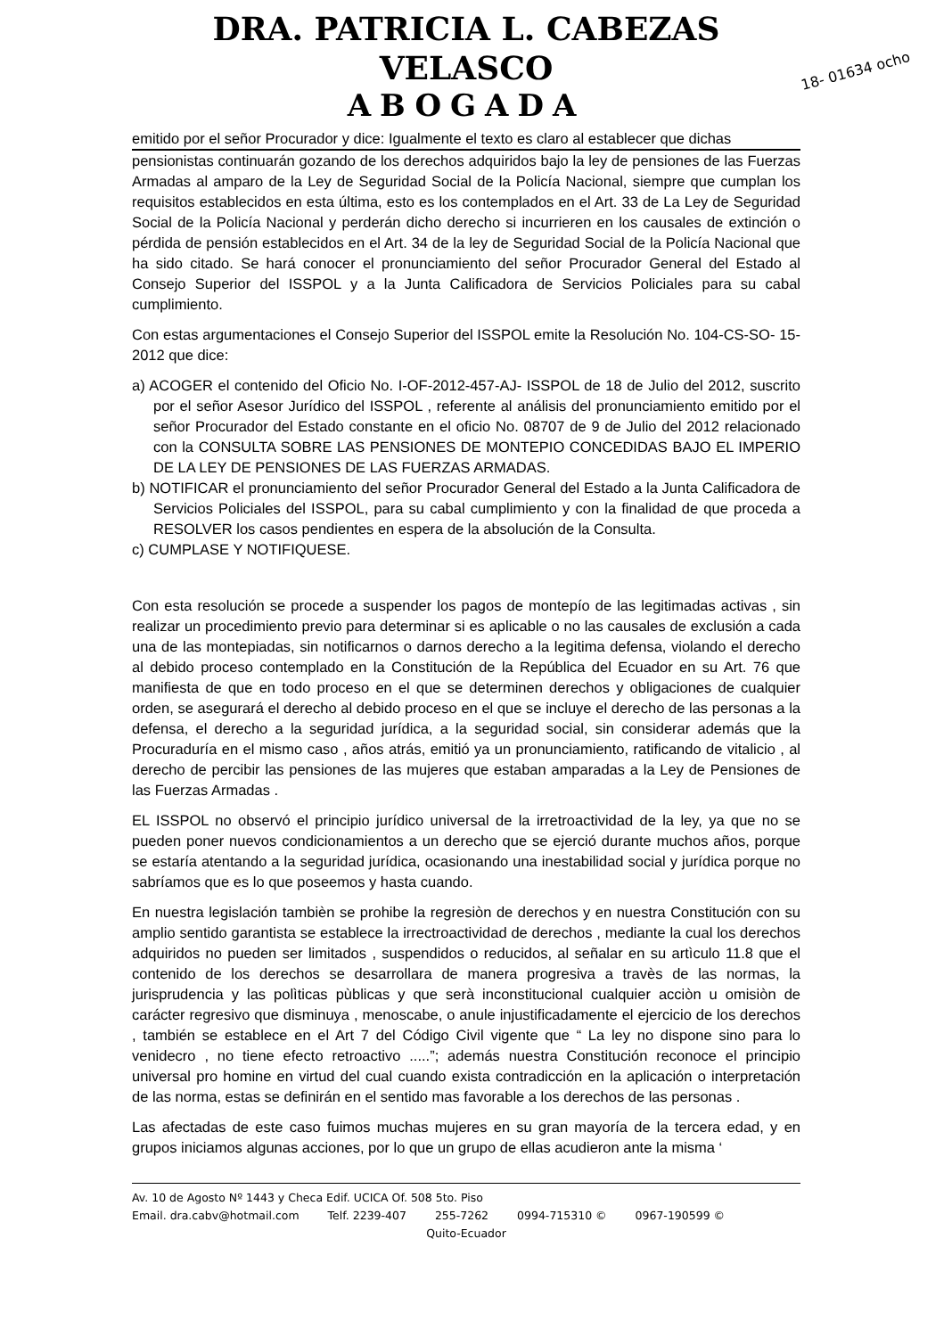DRA. PATRICIA L. CABEZAS VELASCO
ABOGADA
18- 01634 ocho
emitido por el señor Procurador y dice: Igualmente el texto es claro al establecer que dichas
pensionistas continuarán gozando de los derechos adquiridos bajo la ley de pensiones de las Fuerzas Armadas al amparo de la Ley de Seguridad Social de la Policía Nacional, siempre que cumplan los requisitos establecidos en esta última, esto es los contemplados en el Art. 33 de La Ley de Seguridad Social de la Policía Nacional y perderán dicho derecho si incurrieren en los causales de extinción o pérdida de pensión establecidos en el Art. 34 de la ley de Seguridad Social de la Policía Nacional que ha sido citado. Se hará conocer el pronunciamiento del señor Procurador General del Estado al Consejo Superior del ISSPOL y a la Junta Calificadora de Servicios Policiales para su cabal cumplimiento.
Con estas argumentaciones el Consejo Superior del ISSPOL emite la Resolución No. 104-CS-SO- 15-2012 que dice:
a) ACOGER el contenido del Oficio No. I-OF-2012-457-AJ- ISSPOL de 18 de Julio del 2012, suscrito por el señor Asesor Jurídico del ISSPOL , referente al análisis del pronunciamiento emitido por el señor Procurador del Estado constante en el oficio No. 08707 de 9 de Julio del 2012 relacionado con la CONSULTA SOBRE LAS PENSIONES DE MONTEPIO CONCEDIDAS BAJO EL IMPERIO DE LA LEY DE PENSIONES DE LAS FUERZAS ARMADAS.
b) NOTIFICAR el pronunciamiento del señor Procurador General del Estado a la Junta Calificadora de Servicios Policiales del ISSPOL, para su cabal cumplimiento y con la finalidad de que proceda a RESOLVER los casos pendientes en espera de la absolución de la Consulta.
c) CUMPLASE Y NOTIFIQUESE.
Con esta resolución se procede a suspender los pagos de montepío de las legitimadas activas , sin realizar un procedimiento previo para determinar si es aplicable o no las causales de exclusión a cada una de las montepiadas, sin notificarnos o darnos derecho a la legitima defensa, violando el derecho al debido proceso contemplado en la Constitución de la República del Ecuador en su Art. 76 que manifiesta de que en todo proceso en el que se determinen derechos y obligaciones de cualquier orden, se asegurará el derecho al debido proceso en el que se incluye el derecho de las personas a la defensa, el derecho a la seguridad jurídica, a la seguridad social, sin considerar además que la Procuraduría en el mismo caso , años atrás, emitió ya un pronunciamiento, ratificando de vitalicio , al derecho de percibir las pensiones de las mujeres que estaban amparadas a la Ley de Pensiones de las Fuerzas Armadas .
EL ISSPOL no observó el principio jurídico universal de la irretroactividad de la ley, ya que no se pueden poner nuevos condicionamientos a un derecho que se ejerció durante muchos años, porque se estaría atentando a la seguridad jurídica, ocasionando una inestabilidad social y jurídica porque no sabríamos que es lo que poseemos y hasta cuando.
En nuestra legislación tambièn se prohibe la regresiòn de derechos y en nuestra Constitución con su amplio sentido garantista se establece la irrectroactividad de derechos , mediante la cual los derechos adquiridos no pueden ser limitados , suspendidos o reducidos, al señalar en su artìculo 11.8 que el contenido de los derechos se desarrollara de manera progresiva a travès de las normas, la jurisprudencia y las polìticas pùblicas y que serà inconstitucional cualquier acciòn u omisiòn de carácter regresivo que disminuya , menoscabe, o anule injustificadamente el ejercicio de los derechos , también se establece en el Art 7 del Código Civil vigente que “ La ley no dispone sino para lo venidecro , no tiene efecto retroactivo .....”; además nuestra Constitución reconoce el principio universal pro homine en virtud del cual cuando exista contradicción en la aplicación o interpretación de las norma, estas se definirán en el sentido mas favorable a los derechos de las personas .
Las afectadas de este caso fuimos muchas mujeres en su gran mayoría de la tercera edad, y en grupos iniciamos algunas acciones, por lo que un grupo de ellas acudieron ante la misma ‘
Av. 10 de Agosto Nº 1443 y Checa Edif. UCICA Of. 508 5to. Piso
Email. dra.cabv@hotmail.com Telf. 2239-407 255-7262 0994-715310 © 0967-190599 ©
Quito-Ecuador